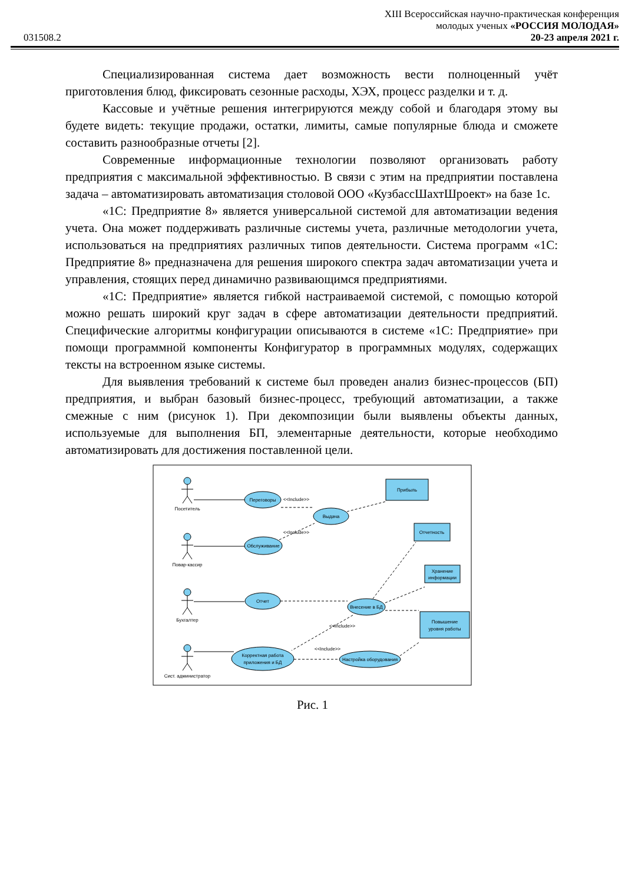XIII Всероссийская научно-практическая конференция
молодых ученых «РОССИЯ МОЛОДАЯ»
031508.2 20-23 апреля 2021 г.
Специализированная система дает возможность вести полноценный учёт приготовления блюд, фиксировать сезонные расходы, ХЭХ, процесс разделки и т. д.
Кассовые и учётные решения интегрируются между собой и благодаря этому вы будете видеть: текущие продажи, остатки, лимиты, самые популярные блюда и сможете составить разнообразные отчеты [2].
Современные информационные технологии позволяют организовать работу предприятия с максимальной эффективностью. В связи с этим на предприятии поставлена задача – автоматизировать автоматизация столовой ООО «КузбассШахтШроект» на базе 1с.
«1С: Предприятие 8» является универсальной системой для автоматизации ведения учета. Она может поддерживать различные системы учета, различные методологии учета, использоваться на предприятиях различных типов деятельности. Система программ «1С: Предприятие 8» предназначена для решения широкого спектра задач автоматизации учета и управления, стоящих перед динамично развивающимся предприятиями.
«1С: Предприятие» является гибкой настраиваемой системой, с помощью которой можно решать широкий круг задач в сфере автоматизации деятельности предприятий. Специфические алгоритмы конфигурации описываются в системе «1С: Предприятие» при помощи программной компоненты Конфигуратор в программных модулях, содержащих тексты на встроенном языке системы.
Для выявления требований к системе был проведен анализ бизнес-процессов (БП) предприятия, и выбран базовый бизнес-процесс, требующий автоматизации, а также смежные с ним (рисунок 1). При декомпозиции были выявлены объекты данных, используемые для выполнения БП, элементарные деятельности, которые необходимо автоматизировать для достижения поставленной цели.
Посетитель
Повар-кассир
Бухгалтер
Сист. администратор
Переговоры
Выдача
Обслуживание
Отчет
Внесение в БД
Корректная работа
приложения и БД
Настройка оборудования
Прибыль
Отчетность
Хранение
информации
Повышение
уровня работы
<<Include>>
<<Include>>
<<Include>>
<<Include>>
Рис. 1